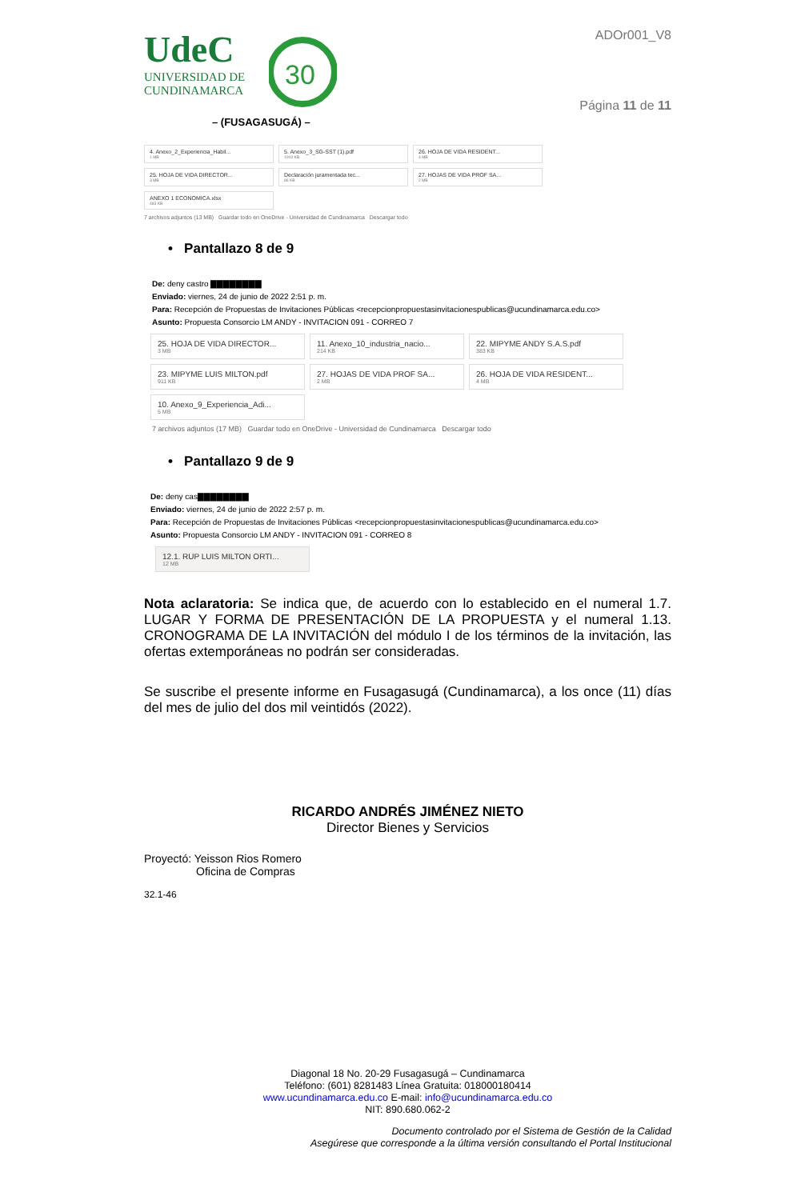UdeC
UNIVERSIDAD DE
CUNDINAMARCA
30
– (FUSAGASUGÁ) –
ADOr001_V8
Página 11 de 11
4. Anexo_2_Experiencia_Habil...
1 MB
5. Anexo_3_SG-SST (1).pdf
1003 KB
26. HOJA DE VIDA RESIDENT...
4 MB
25. HOJA DE VIDA DIRECTOR...
3 MB
Declaración juramentada tec...
86 KB
27. HOJAS DE VIDA PROF SA...
2 MB
ANEXO 1 ECONOMICA.xlsx
483 KB
7 archivos adjuntos (13 MB) Guardar todo en OneDrive - Universidad de Cundinamarca Descargar todo
• Pantallazo 8 de 9
De: deny castro ▇▇▇▇▇▇▇▇
Enviado: viernes, 24 de junio de 2022 2:51 p. m.
Para: Recepción de Propuestas de Invitaciones Públicas <recepcionpropuestasinvitacionespublicas@ucundinamarca.edu.co>
Asunto: Propuesta Consorcio LM ANDY - INVITACION 091 - CORREO 7
25. HOJA DE VIDA DIRECTOR...
3 MB
11. Anexo_10_industria_nacio...
214 KB
22. MIPYME ANDY S.A.S.pdf
383 KB
23. MIPYME LUIS MILTON.pdf
911 KB
27. HOJAS DE VIDA PROF SA...
2 MB
26. HOJA DE VIDA RESIDENT...
4 MB
10. Anexo_9_Experiencia_Adi...
5 MB
7 archivos adjuntos (17 MB) Guardar todo en OneDrive - Universidad de Cundinamarca Descargar todo
• Pantallazo 9 de 9
De: deny cas▇▇▇▇▇▇▇▇
Enviado: viernes, 24 de junio de 2022 2:57 p. m.
Para: Recepción de Propuestas de Invitaciones Públicas <recepcionpropuestasinvitacionespublicas@ucundinamarca.edu.co>
Asunto: Propuesta Consorcio LM ANDY - INVITACION 091 - CORREO 8
12.1. RUP LUIS MILTON ORTI...
12 MB
Nota aclaratoria: Se indica que, de acuerdo con lo establecido en el numeral 1.7. LUGAR Y FORMA DE PRESENTACIÓN DE LA PROPUESTA y el numeral 1.13. CRONOGRAMA DE LA INVITACIÓN del módulo I de los términos de la invitación, las ofertas extemporáneas no podrán ser consideradas.
Se suscribe el presente informe en Fusagasugá (Cundinamarca), a los once (11) días del mes de julio del dos mil veintidós (2022).
RICARDO ANDRÉS JIMÉNEZ NIETO
Director Bienes y Servicios
Proyectó: Yeisson Rios Romero
Oficina de Compras
32.1-46
Diagonal 18 No. 20-29 Fusagasugá – Cundinamarca
Teléfono: (601) 8281483 Línea Gratuita: 018000180414
www.ucundinamarca.edu.co E-mail: info@ucundinamarca.edu.co
NIT: 890.680.062-2
Documento controlado por el Sistema de Gestión de la Calidad
Asegúrese que corresponde a la última versión consultando el Portal Institucional